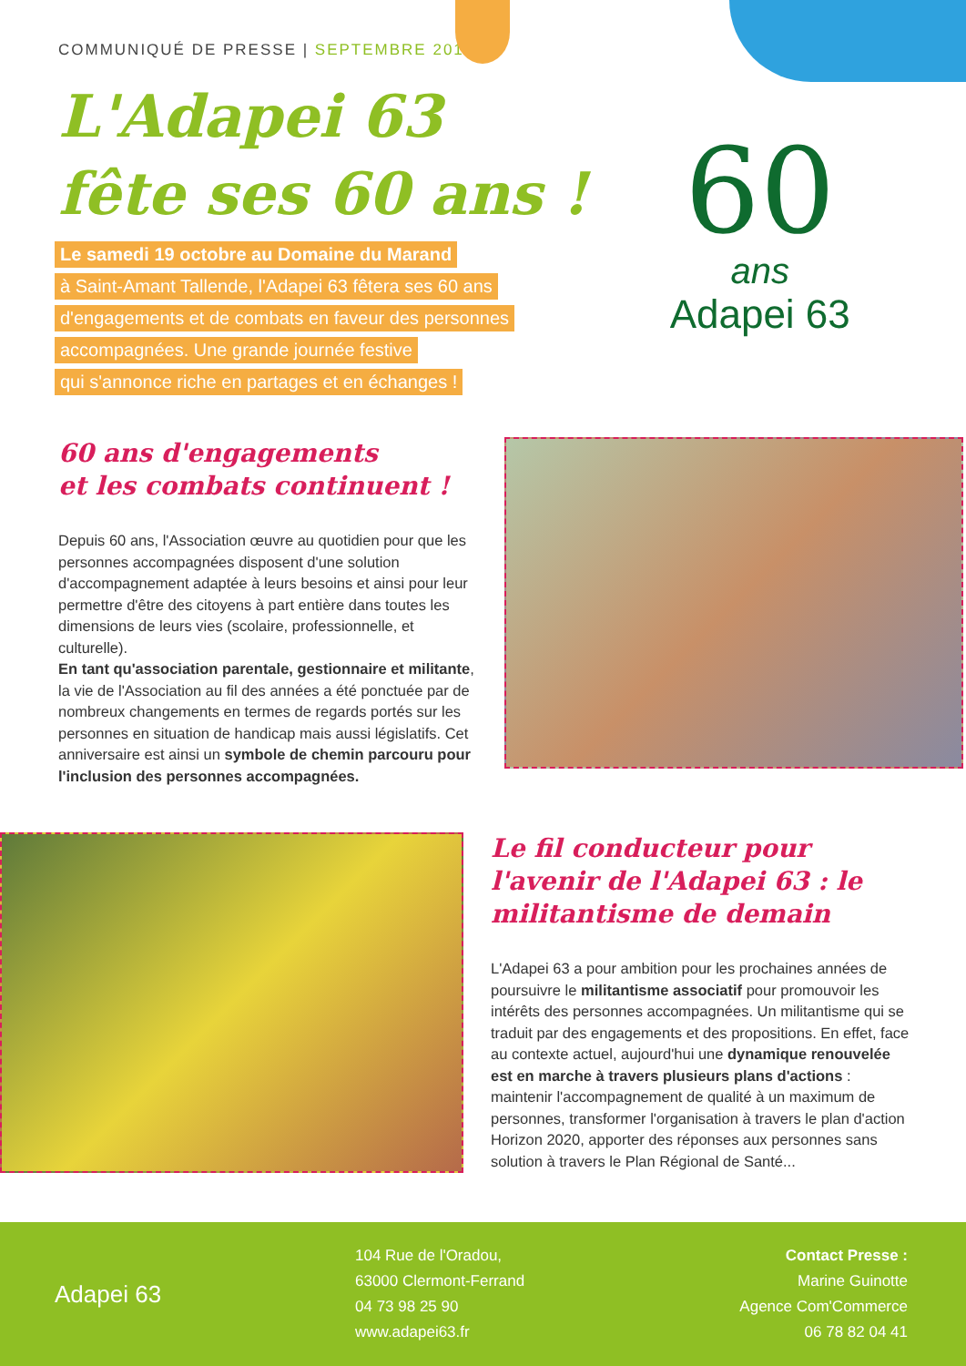COMMUNIQUÉ DE PRESSE | SEPTEMBRE 2019
L'Adapei 63
fête ses 60 ans !
Le samedi 19 octobre au Domaine du Marand
à Saint-Amant Tallende, l'Adapei 63 fêtera ses 60 ans
d'engagements et de combats en faveur des personnes
accompagnées. Une grande journée festive
qui s'annonce riche en partages et en échanges !
60
ans
Adapei 63
60 ans d'engagements
et les combats continuent !
Depuis 60 ans, l'Association œuvre au quotidien pour que les personnes accompagnées disposent d'une solution d'accompagnement adaptée à leurs besoins et ainsi pour leur permettre d'être des citoyens à part entière dans toutes les dimensions de leurs vies (scolaire, professionnelle, et culturelle).
En tant qu'association parentale, gestionnaire et militante, la vie de l'Association au fil des années a été ponctuée par de nombreux changements en termes de regards portés sur les personnes en situation de handicap mais aussi législatifs. Cet anniversaire est ainsi un symbole de chemin parcouru pour l'inclusion des personnes accompagnées.
Le fil conducteur pour l'avenir de l'Adapei 63 : le militantisme de demain
L'Adapei 63 a pour ambition pour les prochaines années de poursuivre le militantisme associatif pour promouvoir les intérêts des personnes accompagnées. Un militantisme qui se traduit par des engagements et des propositions. En effet, face au contexte actuel, aujourd'hui une dynamique renouvelée est en marche à travers plusieurs plans d'actions : maintenir l'accompagnement de qualité à un maximum de personnes, transformer l'organisation à travers le plan d'action Horizon 2020, apporter des réponses aux personnes sans solution à travers le Plan Régional de Santé...
Adapei 63
104 Rue de l'Oradou,
63000 Clermont-Ferrand
04 73 98 25 90
www.adapei63.fr
Contact Presse :
Marine Guinotte
Agence Com'Commerce
06 78 82 04 41